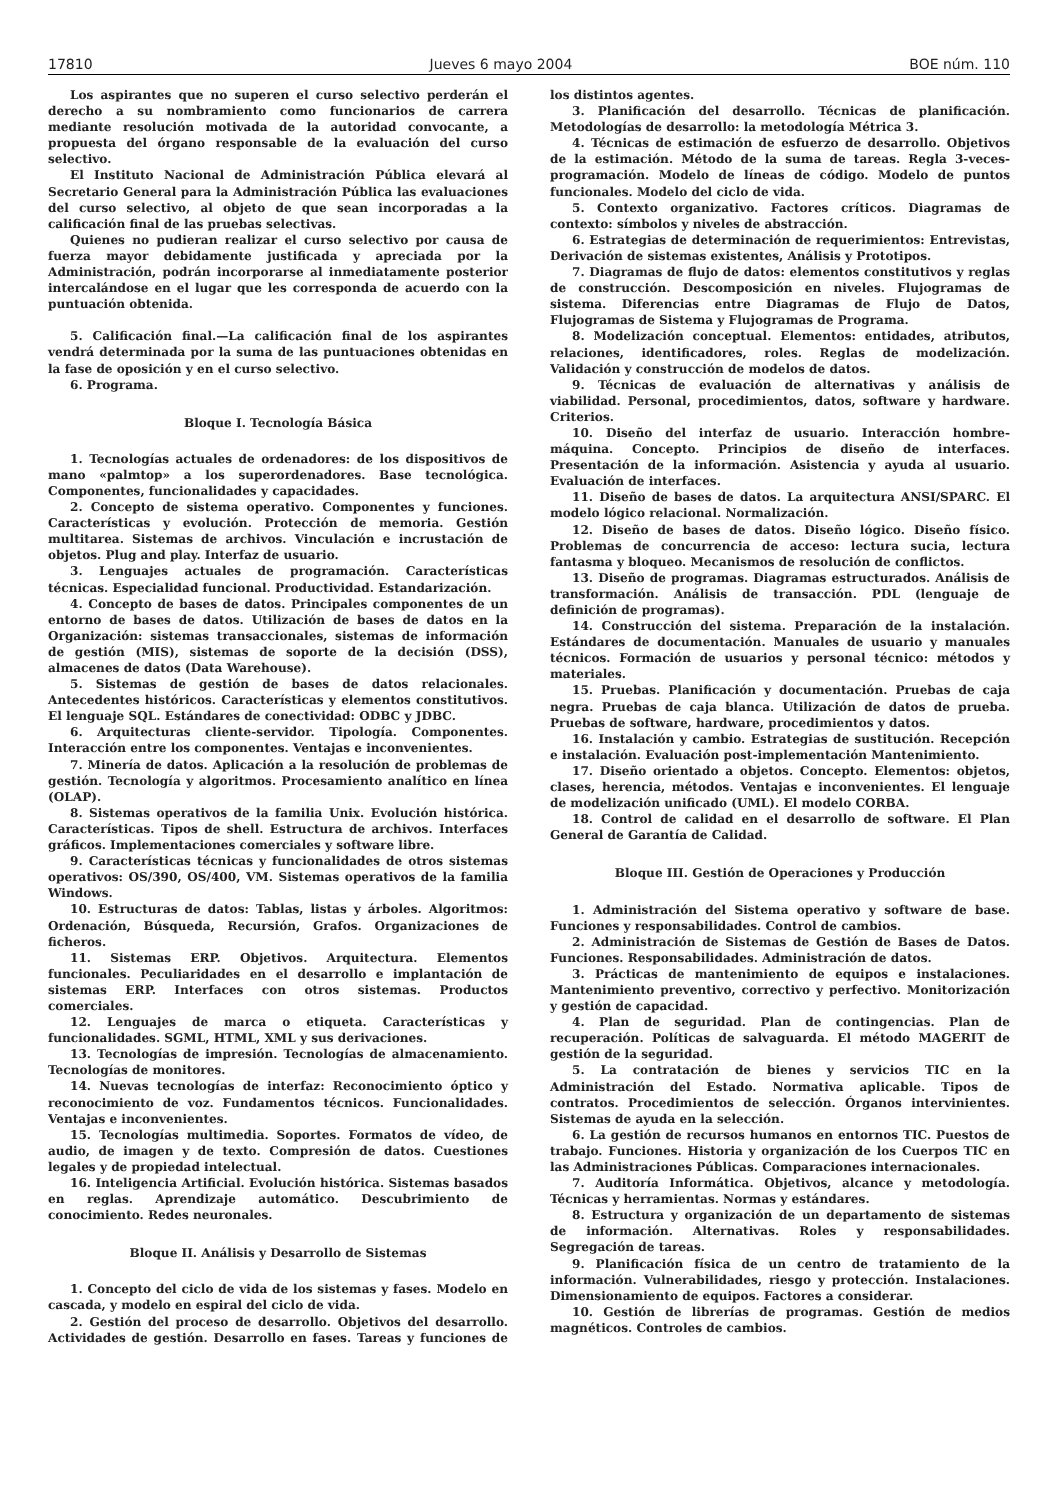17810 Jueves 6 mayo 2004 BOE núm. 110
Los aspirantes que no superen el curso selectivo perderán el derecho a su nombramiento como funcionarios de carrera mediante resolución motivada de la autoridad convocante, a propuesta del órgano responsable de la evaluación del curso selectivo.
El Instituto Nacional de Administración Pública elevará al Secretario General para la Administración Pública las evaluaciones del curso selectivo, al objeto de que sean incorporadas a la calificación final de las pruebas selectivas.
Quienes no pudieran realizar el curso selectivo por causa de fuerza mayor debidamente justificada y apreciada por la Administración, podrán incorporarse al inmediatamente posterior intercalándose en el lugar que les corresponda de acuerdo con la puntuación obtenida.
5. Calificación final.—La calificación final de los aspirantes vendrá determinada por la suma de las puntuaciones obtenidas en la fase de oposición y en el curso selectivo.
6. Programa.
Bloque I. Tecnología Básica
1. Tecnologías actuales de ordenadores: de los dispositivos de mano «palmtop» a los superordenadores. Base tecnológica. Componentes, funcionalidades y capacidades.
2. Concepto de sistema operativo. Componentes y funciones. Características y evolución. Protección de memoria. Gestión multitarea. Sistemas de archivos. Vinculación e incrustación de objetos. Plug and play. Interfaz de usuario.
3. Lenguajes actuales de programación. Características técnicas. Especialidad funcional. Productividad. Estandarización.
4. Concepto de bases de datos. Principales componentes de un entorno de bases de datos. Utilización de bases de datos en la Organización: sistemas transaccionales, sistemas de información de gestión (MIS), sistemas de soporte de la decisión (DSS), almacenes de datos (Data Warehouse).
5. Sistemas de gestión de bases de datos relacionales. Antecedentes históricos. Características y elementos constitutivos. El lenguaje SQL. Estándares de conectividad: ODBC y JDBC.
6. Arquitecturas cliente-servidor. Tipología. Componentes. Interacción entre los componentes. Ventajas e inconvenientes.
7. Minería de datos. Aplicación a la resolución de problemas de gestión. Tecnología y algoritmos. Procesamiento analítico en línea (OLAP).
8. Sistemas operativos de la familia Unix. Evolución histórica. Características. Tipos de shell. Estructura de archivos. Interfaces gráficos. Implementaciones comerciales y software libre.
9. Características técnicas y funcionalidades de otros sistemas operativos: OS/390, OS/400, VM. Sistemas operativos de la familia Windows.
10. Estructuras de datos: Tablas, listas y árboles. Algoritmos: Ordenación, Búsqueda, Recursión, Grafos. Organizaciones de ficheros.
11. Sistemas ERP. Objetivos. Arquitectura. Elementos funcionales. Peculiaridades en el desarrollo e implantación de sistemas ERP. Interfaces con otros sistemas. Productos comerciales.
12. Lenguajes de marca o etiqueta. Características y funcionalidades. SGML, HTML, XML y sus derivaciones.
13. Tecnologías de impresión. Tecnologías de almacenamiento. Tecnologías de monitores.
14. Nuevas tecnologías de interfaz: Reconocimiento óptico y reconocimiento de voz. Fundamentos técnicos. Funcionalidades. Ventajas e inconvenientes.
15. Tecnologías multimedia. Soportes. Formatos de vídeo, de audio, de imagen y de texto. Compresión de datos. Cuestiones legales y de propiedad intelectual.
16. Inteligencia Artificial. Evolución histórica. Sistemas basados en reglas. Aprendizaje automático. Descubrimiento de conocimiento. Redes neuronales.
Bloque II. Análisis y Desarrollo de Sistemas
1. Concepto del ciclo de vida de los sistemas y fases. Modelo en cascada, y modelo en espiral del ciclo de vida.
2. Gestión del proceso de desarrollo. Objetivos del desarrollo. Actividades de gestión. Desarrollo en fases. Tareas y funciones de los distintos agentes.
3. Planificación del desarrollo. Técnicas de planificación. Metodologías de desarrollo: la metodología Métrica 3.
4. Técnicas de estimación de esfuerzo de desarrollo. Objetivos de la estimación. Método de la suma de tareas. Regla 3-veces-programación. Modelo de líneas de código. Modelo de puntos funcionales. Modelo del ciclo de vida.
5. Contexto organizativo. Factores críticos. Diagramas de contexto: símbolos y niveles de abstracción.
6. Estrategias de determinación de requerimientos: Entrevistas, Derivación de sistemas existentes, Análisis y Prototipos.
7. Diagramas de flujo de datos: elementos constitutivos y reglas de construcción. Descomposición en niveles. Flujogramas de sistema. Diferencias entre Diagramas de Flujo de Datos, Flujogramas de Sistema y Flujogramas de Programa.
8. Modelización conceptual. Elementos: entidades, atributos, relaciones, identificadores, roles. Reglas de modelización. Validación y construcción de modelos de datos.
9. Técnicas de evaluación de alternativas y análisis de viabilidad. Personal, procedimientos, datos, software y hardware. Criterios.
10. Diseño del interfaz de usuario. Interacción hombre-máquina. Concepto. Principios de diseño de interfaces. Presentación de la información. Asistencia y ayuda al usuario. Evaluación de interfaces.
11. Diseño de bases de datos. La arquitectura ANSI/SPARC. El modelo lógico relacional. Normalización.
12. Diseño de bases de datos. Diseño lógico. Diseño físico. Problemas de concurrencia de acceso: lectura sucia, lectura fantasma y bloqueo. Mecanismos de resolución de conflictos.
13. Diseño de programas. Diagramas estructurados. Análisis de transformación. Análisis de transacción. PDL (lenguaje de definición de programas).
14. Construcción del sistema. Preparación de la instalación. Estándares de documentación. Manuales de usuario y manuales técnicos. Formación de usuarios y personal técnico: métodos y materiales.
15. Pruebas. Planificación y documentación. Pruebas de caja negra. Pruebas de caja blanca. Utilización de datos de prueba. Pruebas de software, hardware, procedimientos y datos.
16. Instalación y cambio. Estrategias de sustitución. Recepción e instalación. Evaluación post-implementación Mantenimiento.
17. Diseño orientado a objetos. Concepto. Elementos: objetos, clases, herencia, métodos. Ventajas e inconvenientes. El lenguaje de modelización unificado (UML). El modelo CORBA.
18. Control de calidad en el desarrollo de software. El Plan General de Garantía de Calidad.
Bloque III. Gestión de Operaciones y Producción
1. Administración del Sistema operativo y software de base. Funciones y responsabilidades. Control de cambios.
2. Administración de Sistemas de Gestión de Bases de Datos. Funciones. Responsabilidades. Administración de datos.
3. Prácticas de mantenimiento de equipos e instalaciones. Mantenimiento preventivo, correctivo y perfectivo. Monitorización y gestión de capacidad.
4. Plan de seguridad. Plan de contingencias. Plan de recuperación. Políticas de salvaguarda. El método MAGERIT de gestión de la seguridad.
5. La contratación de bienes y servicios TIC en la Administración del Estado. Normativa aplicable. Tipos de contratos. Procedimientos de selección. Órganos intervinientes. Sistemas de ayuda en la selección.
6. La gestión de recursos humanos en entornos TIC. Puestos de trabajo. Funciones. Historia y organización de los Cuerpos TIC en las Administraciones Públicas. Comparaciones internacionales.
7. Auditoría Informática. Objetivos, alcance y metodología. Técnicas y herramientas. Normas y estándares.
8. Estructura y organización de un departamento de sistemas de información. Alternativas. Roles y responsabilidades. Segregación de tareas.
9. Planificación física de un centro de tratamiento de la información. Vulnerabilidades, riesgo y protección. Instalaciones. Dimensionamiento de equipos. Factores a considerar.
10. Gestión de librerías de programas. Gestión de medios magnéticos. Controles de cambios.